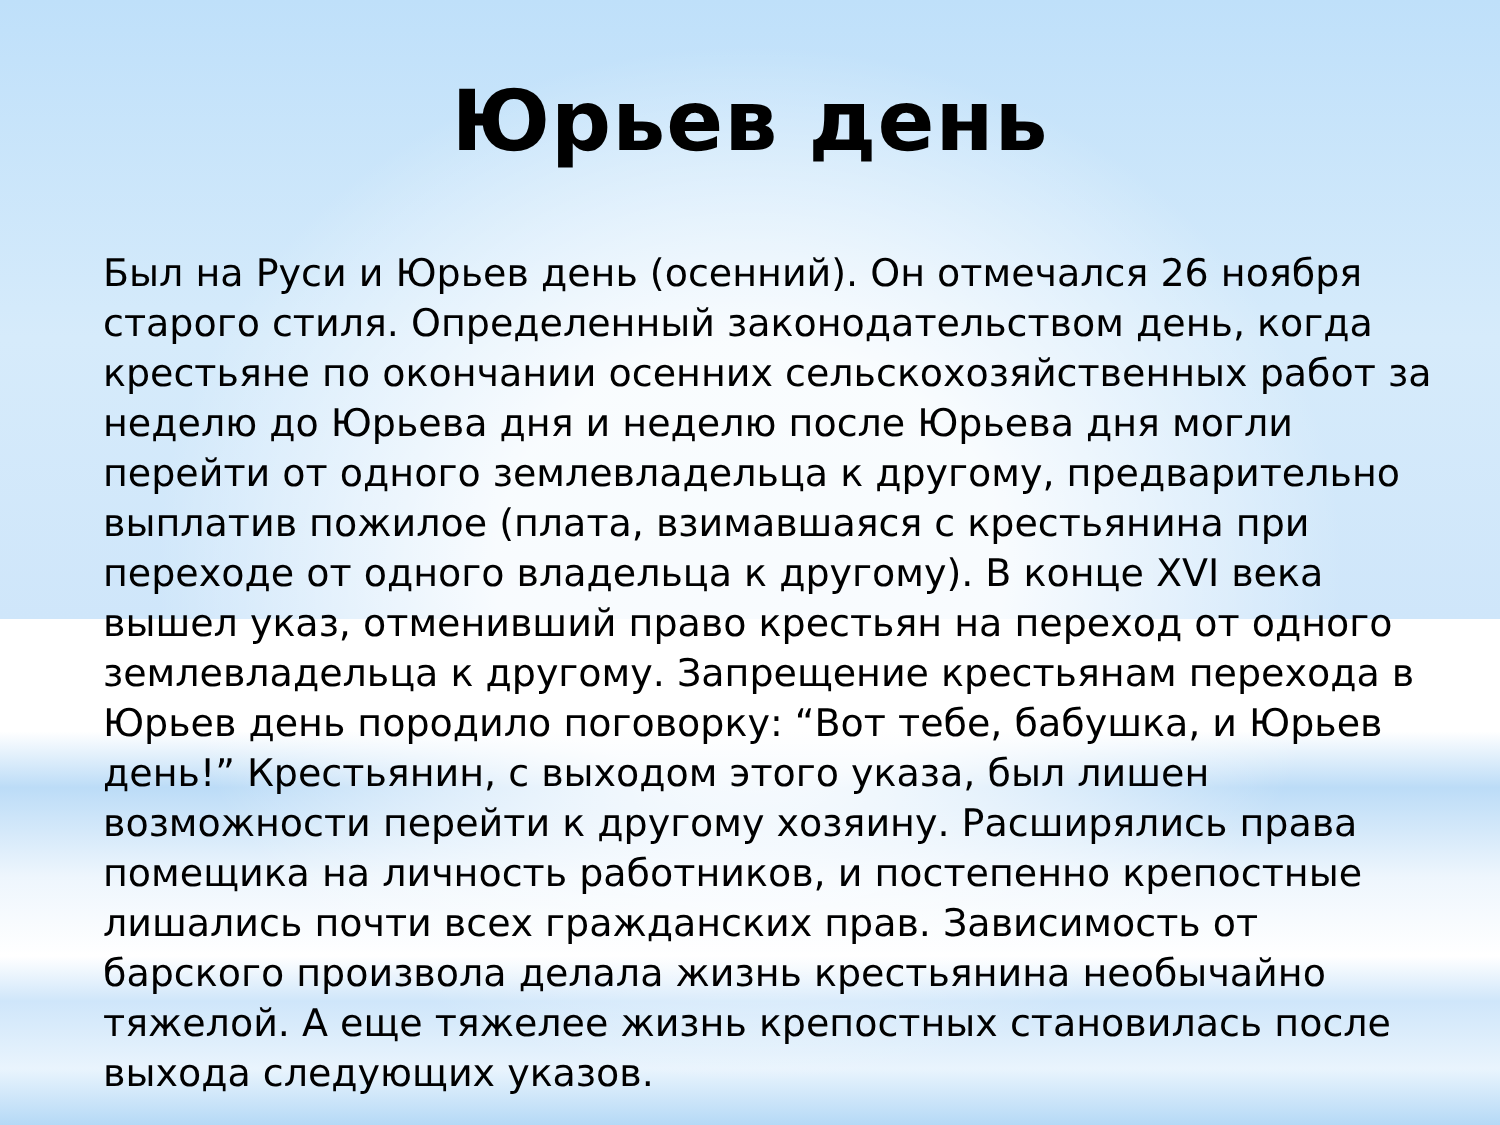Юрьев день
Был на Руси и Юрьев день (осенний). Он отмечался 26 ноября старого стиля. Определенный законодательством день, когда крестьяне по окончании осенних сельскохозяйственных работ за неделю до Юрьева дня и неделю после Юрьева дня могли перейти от одного землевладельца к другому, предварительно выплатив пожилое (плата, взимавшаяся с крестьянина при переходе от одного владельца к другому). В конце XVI века вышел указ, отменивший право крестьян на переход от одного землевладельца к другому. Запрещение крестьянам перехода в Юрьев день породило поговорку: “Вот тебе, бабушка, и Юрьев день!” Крестьянин, с выходом этого указа, был лишен возможности перейти к другому хозяину. Расширялись права помещика на личность работников, и постепенно крепостные лишались почти всех гражданских прав. Зависимость от барского произвола делала жизнь крестьянина необычайно тяжелой. А еще тяжелее жизнь крепостных становилась после выхода следующих указов.